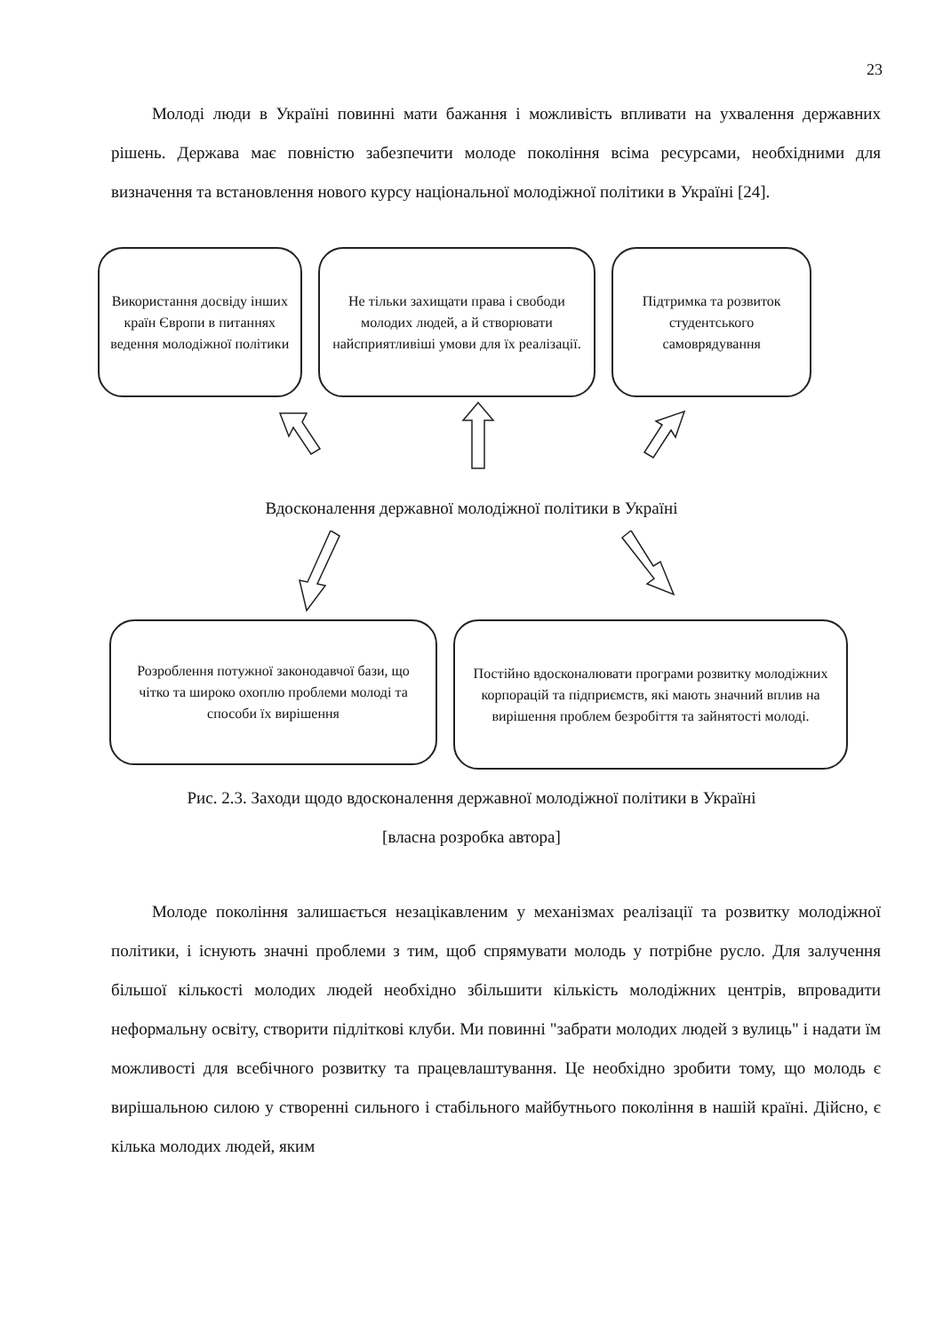23
Молоді люди в Україні повинні мати бажання і можливість впливати на ухвалення державних рішень. Держава має повністю забезпечити молоде покоління всіма ресурсами, необхідними для визначення та встановлення нового курсу національної молодіжної політики в Україні [24].
Використання досвіду інших країн Європи в питаннях ведення молодіжної політики
Не тільки захищати права і свободи молодих людей, а й створювати найсприятливіші умови для їх реалізації.
Підтримка та розвиток студентського самоврядування
Вдосконалення державної молодіжної політики в Україні
Розроблення потужної законодавчої бази, що чітко та широко охоплю проблеми молоді та способи їх вирішення
Постійно вдосконалювати програми розвитку молодіжних корпорацій та підприємств, які мають значний вплив на вирішення проблем безробіття та зайнятості молоді.
Рис. 2.3. Заходи щодо вдосконалення державної молодіжної політики в Україні
[власна розробка автора]
Молоде покоління залишається незацікавленим у механізмах реалізації та розвитку молодіжної політики, і існують значні проблеми з тим, щоб спрямувати молодь у потрібне русло. Для залучення більшої кількості молодих людей необхідно збільшити кількість молодіжних центрів, впровадити неформальну освіту, створити підліткові клуби. Ми повинні "забрати молодих людей з вулиць" і надати їм можливості для всебічного розвитку та працевлаштування. Це необхідно зробити тому, що молодь є вирішальною силою у створенні сильного і стабільного майбутнього покоління в нашій країні. Дійсно, є кілька молодих людей, яким